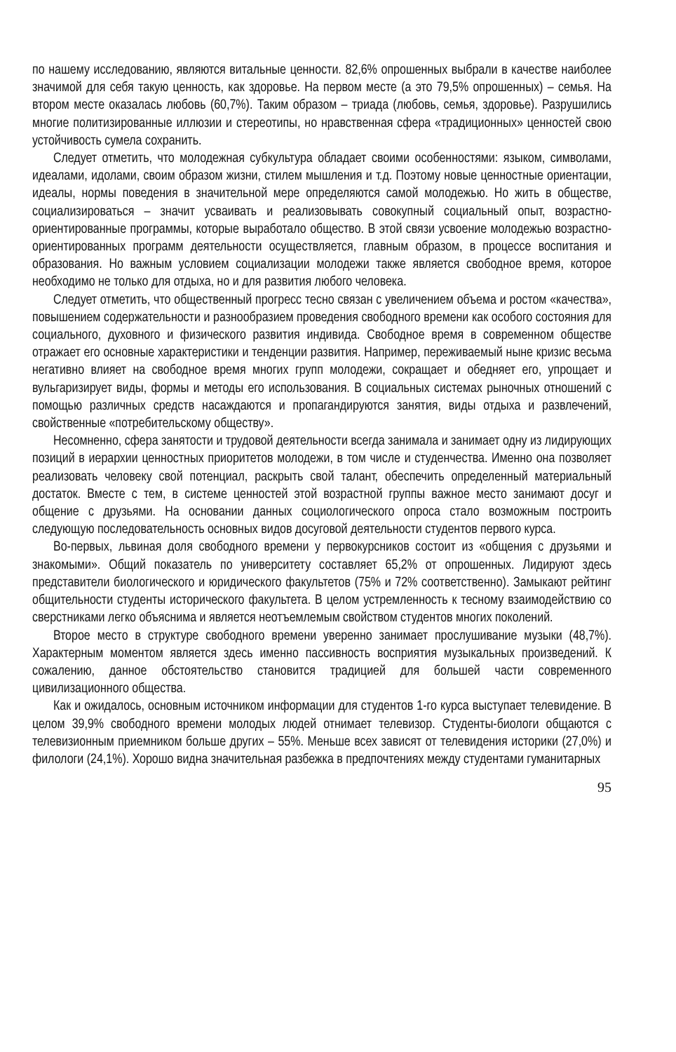по нашему исследованию, являются витальные ценности. 82,6% опрошенных выбрали в качестве наиболее значимой для себя такую ценность, как здоровье. На первом месте (а это 79,5% опрошенных) – семья. На втором месте оказалась любовь (60,7%). Таким образом – триада (любовь, семья, здоровье). Разрушились многие политизированные иллюзии и стереотипы, но нравственная сфера «традиционных» ценностей свою устойчивость сумела сохранить.
Следует отметить, что молодежная субкультура обладает своими особенностями: языком, символами, идеалами, идолами, своим образом жизни, стилем мышления и т.д. Поэтому новые ценностные ориентации, идеалы, нормы поведения в значительной мере определяются самой молодежью. Но жить в обществе, социализироваться – значит усваивать и реализовывать совокупный социальный опыт, возрастно-ориентированные программы, которые выработало общество. В этой связи усвоение молодежью возрастно-ориентированных программ деятельности осуществляется, главным образом, в процессе воспитания и образования. Но важным условием социализации молодежи также является свободное время, которое необходимо не только для отдыха, но и для развития любого человека.
Следует отметить, что общественный прогресс тесно связан с увеличением объема и ростом «качества», повышением содержательности и разнообразием проведения свободного времени как особого состояния для социального, духовного и физического развития индивида. Свободное время в современном обществе отражает его основные характеристики и тенденции развития. Например, переживаемый ныне кризис весьма негативно влияет на свободное время многих групп молодежи, сокращает и обедняет его, упрощает и вульгаризирует виды, формы и методы его использования. В социальных системах рыночных отношений с помощью различных средств насаждаются и пропагандируются занятия, виды отдыха и развлечений, свойственные «потребительскому обществу».
Несомненно, сфера занятости и трудовой деятельности всегда занимала и занимает одну из лидирующих позиций в иерархии ценностных приоритетов молодежи, в том числе и студенчества. Именно она позволяет реализовать человеку свой потенциал, раскрыть свой талант, обеспечить определенный материальный достаток. Вместе с тем, в системе ценностей этой возрастной группы важное место занимают досуг и общение с друзьями. На основании данных социологического опроса стало возможным построить следующую последовательность основных видов досуговой деятельности студентов первого курса.
Во-первых, львиная доля свободного времени у первокурсников состоит из «общения с друзьями и знакомыми». Общий показатель по университету составляет 65,2% от опрошенных. Лидируют здесь представители биологического и юридического факультетов (75% и 72% соответственно). Замыкают рейтинг общительности студенты исторического факультета. В целом устремленность к тесному взаимодействию со сверстниками легко объяснима и является неотъемлемым свойством студентов многих поколений.
Второе место в структуре свободного времени уверенно занимает прослушивание музыки (48,7%). Характерным моментом является здесь именно пассивность восприятия музыкальных произведений. К сожалению, данное обстоятельство становится традицией для большей части современного цивилизационного общества.
Как и ожидалось, основным источником информации для студентов 1-го курса выступает телевидение. В целом 39,9% свободного времени молодых людей отнимает телевизор. Студенты-биологи общаются с телевизионным приемником больше других – 55%. Меньше всех зависят от телевидения историки (27,0%) и филологи (24,1%). Хорошо видна значительная разбежка в предпочтениях между студентами гуманитарных
95